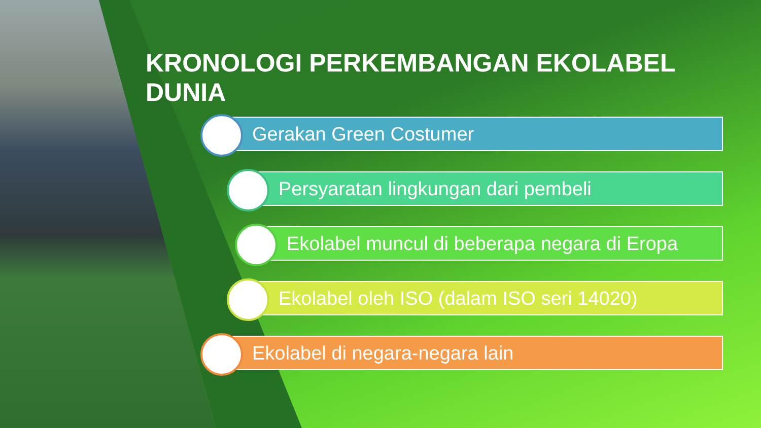KRONOLOGI PERKEMBANGAN EKOLABEL DUNIA
Gerakan Green Costumer
Persyaratan lingkungan dari pembeli
Ekolabel muncul di beberapa negara di Eropa
Ekolabel oleh ISO (dalam ISO seri 14020)
Ekolabel di negara-negara lain